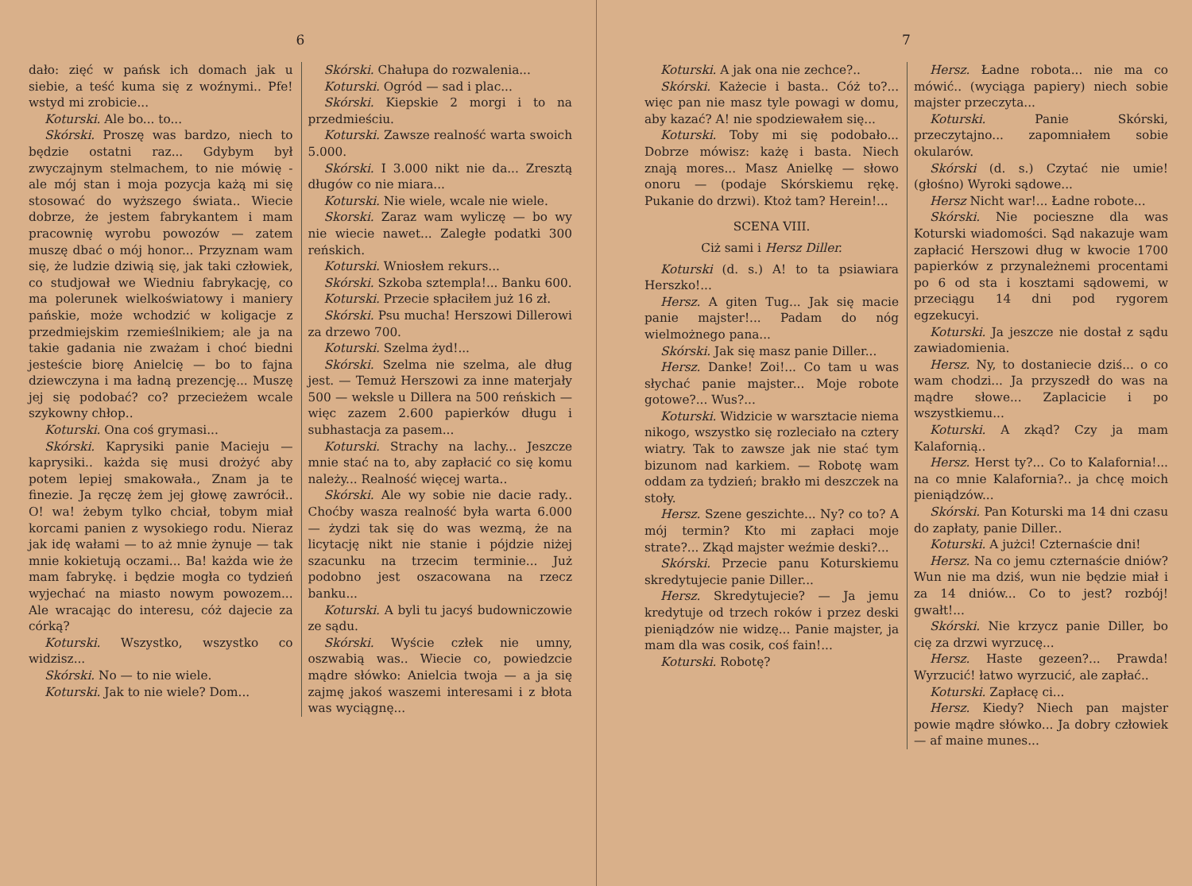6
dało: zięć w pańsk ich domach jak u siebie, a teść kuma się z woźnymi.. Pfe! wstyd mi zrobicie...
Koturski. Ale bo... to...
Skórski. Proszę was bardzo, niech to będzie ostatni raz... Gdybym był zwyczajnym stelmachem, to nie mówię - ale mój stan i moja pozycja każą mi się stosować do wyższego świata.. Wiecie dobrze, że jestem fabrykantem i mam pracownię wyrobu powozów — zatem muszę dbać o mój honor... Przyznam wam się, że ludzie dziwią się, jak taki człowiek, co studjował we Wiedniu fabrykację, co ma polerunek wielkoświatowy i maniery pańskie, może wchodzić w koligacje z przedmiejskim rzemieślnikiem; ale ja na takie gadania nie zważam i choć biedni jesteście biorę Anielcię — bo to fajna dziewczyna i ma ładną prezencję... Muszę jej się podobać? co? przecieżem wcale szykowny chłop..
Koturski. Ona coś grymasi...
Skórski. Kaprysiki panie Macieju — kaprysiki.. każda się musi drożyć aby potem lepiej smakowała., Znam ja te finezie. Ja ręczę żem jej głowę zawrócił.. O! wa! żebym tylko chciał, tobym miał korcami panien z wysokiego rodu. Nieraz jak idę wałami — to aż mnie żynuje — tak mnie kokietują oczami... Ba! każda wie że mam fabrykę. i będzie mogła co tydzień wyjechać na miasto nowym powozem... Ale wracając do interesu, cóż dajecie za córką?
Koturski. Wszystko, wszystko co widzisz...
Skórski. No — to nie wiele.
Koturski. Jak to nie wiele? Dom...
Skórski. Chałupa do rozwalenia...
Koturski. Ogród — sad i plac...
Skórski. Kiepskie 2 morgi i to na przedmieściu.
Koturski. Zawsze realność warta swoich 5.000.
Skórski. I 3.000 nikt nie da... Zresztą długów co nie miara...
Koturski. Nie wiele, wcale nie wiele.
Skorski. Zaraz wam wyliczę — bo wy nie wiecie nawet... Zaległe podatki 300 reńskich.
Koturski. Wniosłem rekurs...
Skórski. Szkoba sztempla!... Banku 600.
Koturski. Przecie spłaciłem już 16 zł.
Skórski. Psu mucha! Herszowi Dillerowi za drzewo 700.
Koturski. Szelma żyd!...
Skórski. Szelma nie szelma, ale dług jest. — Temuż Herszowi za inne materjały 500 — weksle u Dillera na 500 reńskich — więc zazem 2.600 papierków długu i subhastacja za pasem...
Koturski. Strachy na lachy... Jeszcze mnie stać na to, aby zapłacić co się komu należy... Realność więcej warta..
Skórski. Ale wy sobie nie dacie rady.. Choćby wasza realność była warta 6.000 — żydzi tak się do was wezmą, że na licytację nikt nie stanie i pójdzie niżej szacunku na trzecim terminie... Już podobno jest oszacowana na rzecz banku...
Koturski. A byli tu jacyś budowniczowie ze sądu.
Skórski. Wyście człek nie umny, oszwabią was.. Wiecie co, powiedzcie mądre słówko: Anielcia twoja — a ja się zajmę jakoś waszemi interesami i z błota was wyciągnę...
7
Koturski. A jak ona nie zechce?..
Skórski. Każecie i basta.. Cóż to?... więc pan nie masz tyle powagi w domu, aby kazać? A! nie spodziewałem się...
Koturski. Toby mi się podobało... Dobrze mówisz: każę i basta. Niech znają mores... Masz Anielkę — słowo onoru — (podaje Skórskiemu rękę. Pukanie do drzwi). Ktoż tam? Herein!...
SCENA VIII.
Ciż sami i Hersz Diller.
Koturski (d. s.) A! to ta psiawiara Herszko!...
Hersz. A giten Tug... Jak się macie panie majster!... Padam do nóg wielmożnego pana...
Skórski. Jak się masz panie Diller...
Hersz. Danke! Zoi!... Co tam u was słychać panie majster... Moje robote gotowe?... Wus?...
Koturski. Widzicie w warsztacie niema nikogo, wszystko się rozleciało na cztery wiatry. Tak to zawsze jak nie stać tym bizunom nad karkiem. — Robotę wam oddam za tydzień; brakło mi deszczek na stoły.
Hersz. Szene geszichte... Ny? co to? A mój termin? Kto mi zapłaci moje strate?... Zkąd majster weźmie deski?...
Skórski. Przecie panu Koturskiemu skredytujecie panie Diller...
Hersz. Skredytujecie? — Ja jemu kredytuje od trzech roków i przez deski pieniądzów nie widzę... Panie majster, ja mam dla was cosik, coś fain!...
Koturski. Robotę?
Hersz. Ładne robota... nie ma co mówić.. (wyciąga papiery) niech sobie majster przeczyta...
Koturski. Panie Skórski, przeczytajno... zapomniałem sobie okularów.
Skórski (d. s.) Czytać nie umie! (głośno) Wyroki sądowe...
Hersz Nicht war!... Ładne robote...
Skórski. Nie pocieszne dla was Koturski wiadomości. Sąd nakazuje wam zapłacić Herszowi dług w kwocie 1700 papierków z przynależnemi procentami po 6 od sta i kosztami sądowemi, w przeciągu 14 dni pod rygorem egzekucyi.
Koturski. Ja jeszcze nie dostał z sądu zawiadomienia.
Hersz. Ny, to dostaniecie dziś... o co wam chodzi... Ja przyszedł do was na mądre słowe... Zaplacicie i po wszystkiemu...
Koturski. A zkąd? Czy ja mam Kalafornią..
Hersz. Herst ty?... Co to Kalafornia!... na co mnie Kalafornia?.. ja chcę moich pieniądzów...
Skórski. Pan Koturski ma 14 dni czasu do zapłaty, panie Diller..
Koturski. A jużci! Czternaście dni!
Hersz. Na co jemu czternaście dniów? Wun nie ma dziś, wun nie będzie miał i za 14 dniów... Co to jest? rozbój! gwałt!...
Skórski. Nie krzycz panie Diller, bo cię za drzwi wyrzucę...
Hersz. Haste gezeen?... Prawda! Wyrzucić! łatwo wyrzucić, ale zapłać..
Koturski. Zapłacę ci...
Hersz. Kiedy? Niech pan majster powie mądre słówko... Ja dobry człowiek — af maine munes...